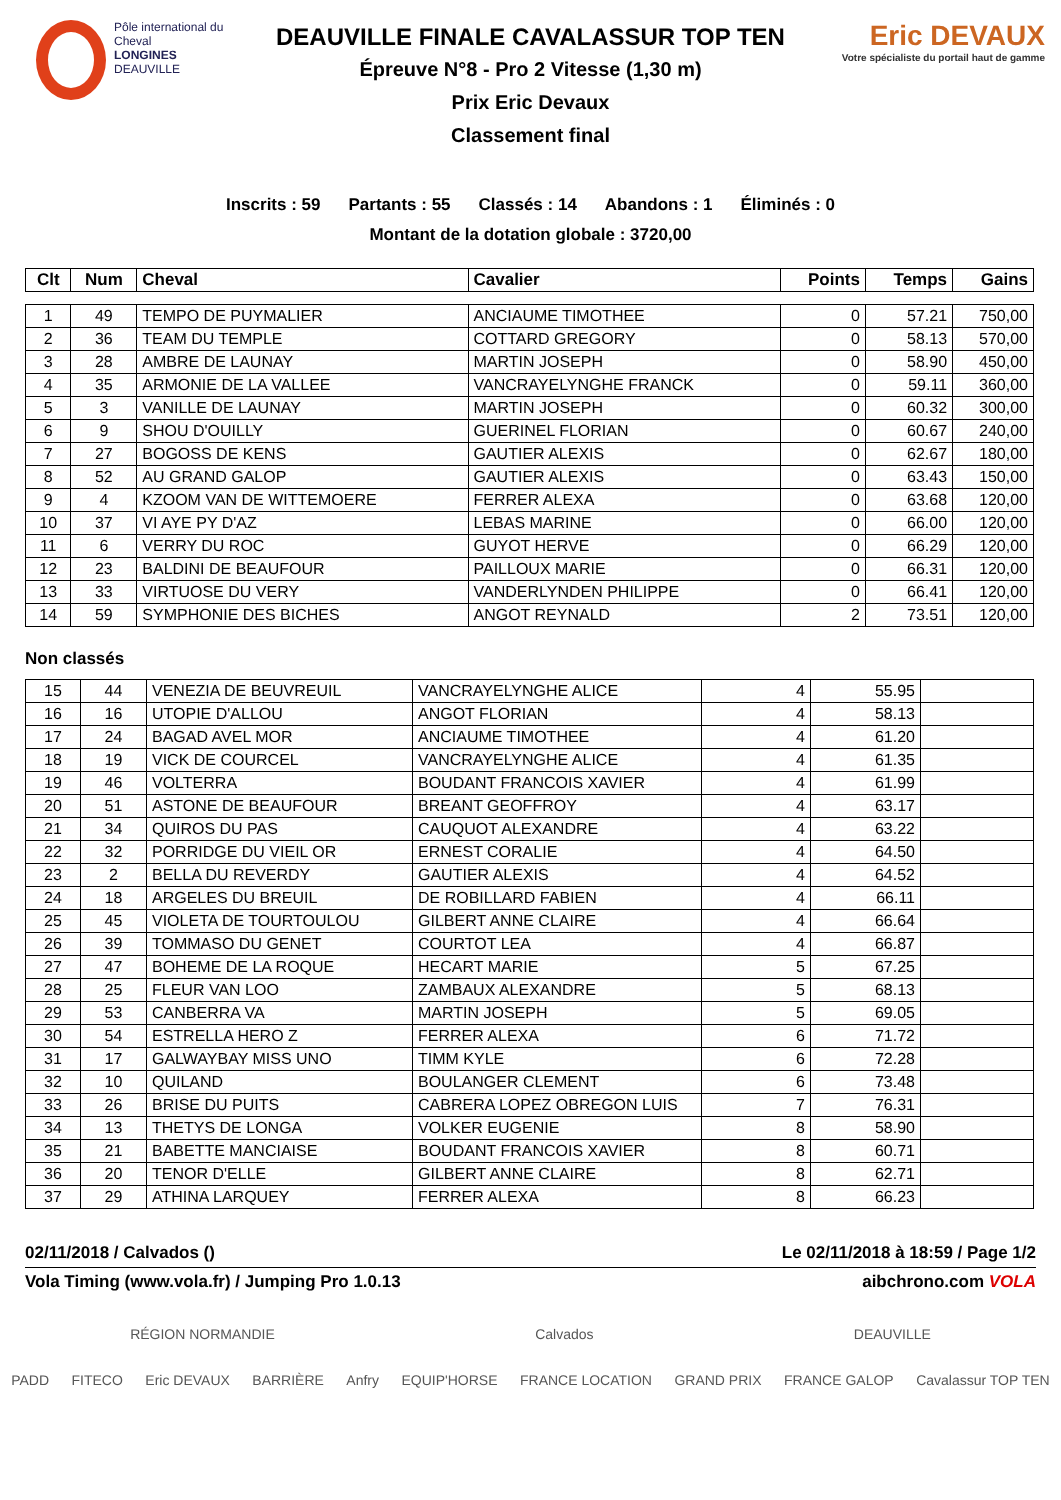Pôle international du Cheval
LONGINES
DEAUVILLE
DEAUVILLE FINALE CAVALASSUR TOP TEN
Épreuve N°8 - Pro 2 Vitesse (1,30 m)
Prix Eric Devaux
Classement final
Eric DEVAUX
Votre spécialiste du portail haut de gamme
Inscrits : 59 Partants : 55 Classés : 14 Abandons : 1 Éliminés : 0
Montant de la dotation globale : 3720,00
| Clt | Num | Cheval | Cavalier | Points | Temps | Gains |
| --- | --- | --- | --- | --- | --- | --- |
| 1 | 49 | TEMPO DE PUYMALIER | ANCIAUME TIMOTHEE | 0 | 57.21 | 750,00 |
| 2 | 36 | TEAM DU TEMPLE | COTTARD GREGORY | 0 | 58.13 | 570,00 |
| 3 | 28 | AMBRE DE LAUNAY | MARTIN JOSEPH | 0 | 58.90 | 450,00 |
| 4 | 35 | ARMONIE DE LA VALLEE | VANCRAYELYNGHE FRANCK | 0 | 59.11 | 360,00 |
| 5 | 3 | VANILLE DE LAUNAY | MARTIN JOSEPH | 0 | 60.32 | 300,00 |
| 6 | 9 | SHOU D'OUILLY | GUERINEL FLORIAN | 0 | 60.67 | 240,00 |
| 7 | 27 | BOGOSS DE KENS | GAUTIER ALEXIS | 0 | 62.67 | 180,00 |
| 8 | 52 | AU GRAND GALOP | GAUTIER ALEXIS | 0 | 63.43 | 150,00 |
| 9 | 4 | KZOOM VAN DE WITTEMOERE | FERRER ALEXA | 0 | 63.68 | 120,00 |
| 10 | 37 | VI AYE PY D'AZ | LEBAS MARINE | 0 | 66.00 | 120,00 |
| 11 | 6 | VERRY DU ROC | GUYOT HERVE | 0 | 66.29 | 120,00 |
| 12 | 23 | BALDINI DE BEAUFOUR | PAILLOUX MARIE | 0 | 66.31 | 120,00 |
| 13 | 33 | VIRTUOSE DU VERY | VANDERLYNDEN PHILIPPE | 0 | 66.41 | 120,00 |
| 14 | 59 | SYMPHONIE DES BICHES | ANGOT REYNALD | 2 | 73.51 | 120,00 |
Non classés
| 15 | 44 | VENEZIA DE BEUVREUIL | VANCRAYELYNGHE ALICE | 4 | 55.95 | |
| 16 | 16 | UTOPIE D'ALLOU | ANGOT FLORIAN | 4 | 58.13 | |
| 17 | 24 | BAGAD AVEL MOR | ANCIAUME TIMOTHEE | 4 | 61.20 | |
| 18 | 19 | VICK DE COURCEL | VANCRAYELYNGHE ALICE | 4 | 61.35 | |
| 19 | 46 | VOLTERRA | BOUDANT FRANCOIS XAVIER | 4 | 61.99 | |
| 20 | 51 | ASTONE DE BEAUFOUR | BREANT GEOFFROY | 4 | 63.17 | |
| 21 | 34 | QUIROS DU PAS | CAUQUOT ALEXANDRE | 4 | 63.22 | |
| 22 | 32 | PORRIDGE DU VIEIL OR | ERNEST CORALIE | 4 | 64.50 | |
| 23 | 2 | BELLA DU REVERDY | GAUTIER ALEXIS | 4 | 64.52 | |
| 24 | 18 | ARGELES DU BREUIL | DE ROBILLARD FABIEN | 4 | 66.11 | |
| 25 | 45 | VIOLETA DE TOURTOULOU | GILBERT ANNE CLAIRE | 4 | 66.64 | |
| 26 | 39 | TOMMASO DU GENET | COURTOT LEA | 4 | 66.87 | |
| 27 | 47 | BOHEME DE LA ROQUE | HECART MARIE | 5 | 67.25 | |
| 28 | 25 | FLEUR VAN LOO | ZAMBAUX ALEXANDRE | 5 | 68.13 | |
| 29 | 53 | CANBERRA VA | MARTIN JOSEPH | 5 | 69.05 | |
| 30 | 54 | ESTRELLA HERO Z | FERRER ALEXA | 6 | 71.72 | |
| 31 | 17 | GALWAYBAY MISS UNO | TIMM KYLE | 6 | 72.28 | |
| 32 | 10 | QUILAND | BOULANGER CLEMENT | 6 | 73.48 | |
| 33 | 26 | BRISE DU PUITS | CABRERA LOPEZ OBREGON LUIS | 7 | 76.31 | |
| 34 | 13 | THETYS DE LONGA | VOLKER EUGENIE | 8 | 58.90 | |
| 35 | 21 | BABETTE MANCIAISE | BOUDANT FRANCOIS XAVIER | 8 | 60.71 | |
| 36 | 20 | TENOR D'ELLE | GILBERT ANNE CLAIRE | 8 | 62.71 | |
| 37 | 29 | ATHINA LARQUEY | FERRER ALEXA | 8 | 66.23 | |
02/11/2018 / Calvados () Le 02/11/2018 à 18:59 / Page 1/2
Vola Timing (www.vola.fr) / Jumping Pro 1.0.13 aibchrono.com VOLA
RÉGION NORMANDIE Calvados DEAUVILLE
PADD FITECO Eric DEVAUX BARRIÈRE Anfry EQUIP'HORSE FRANCE LOCATION GRAND PRIX FRANCE GALOP Cavalassur TOP TEN